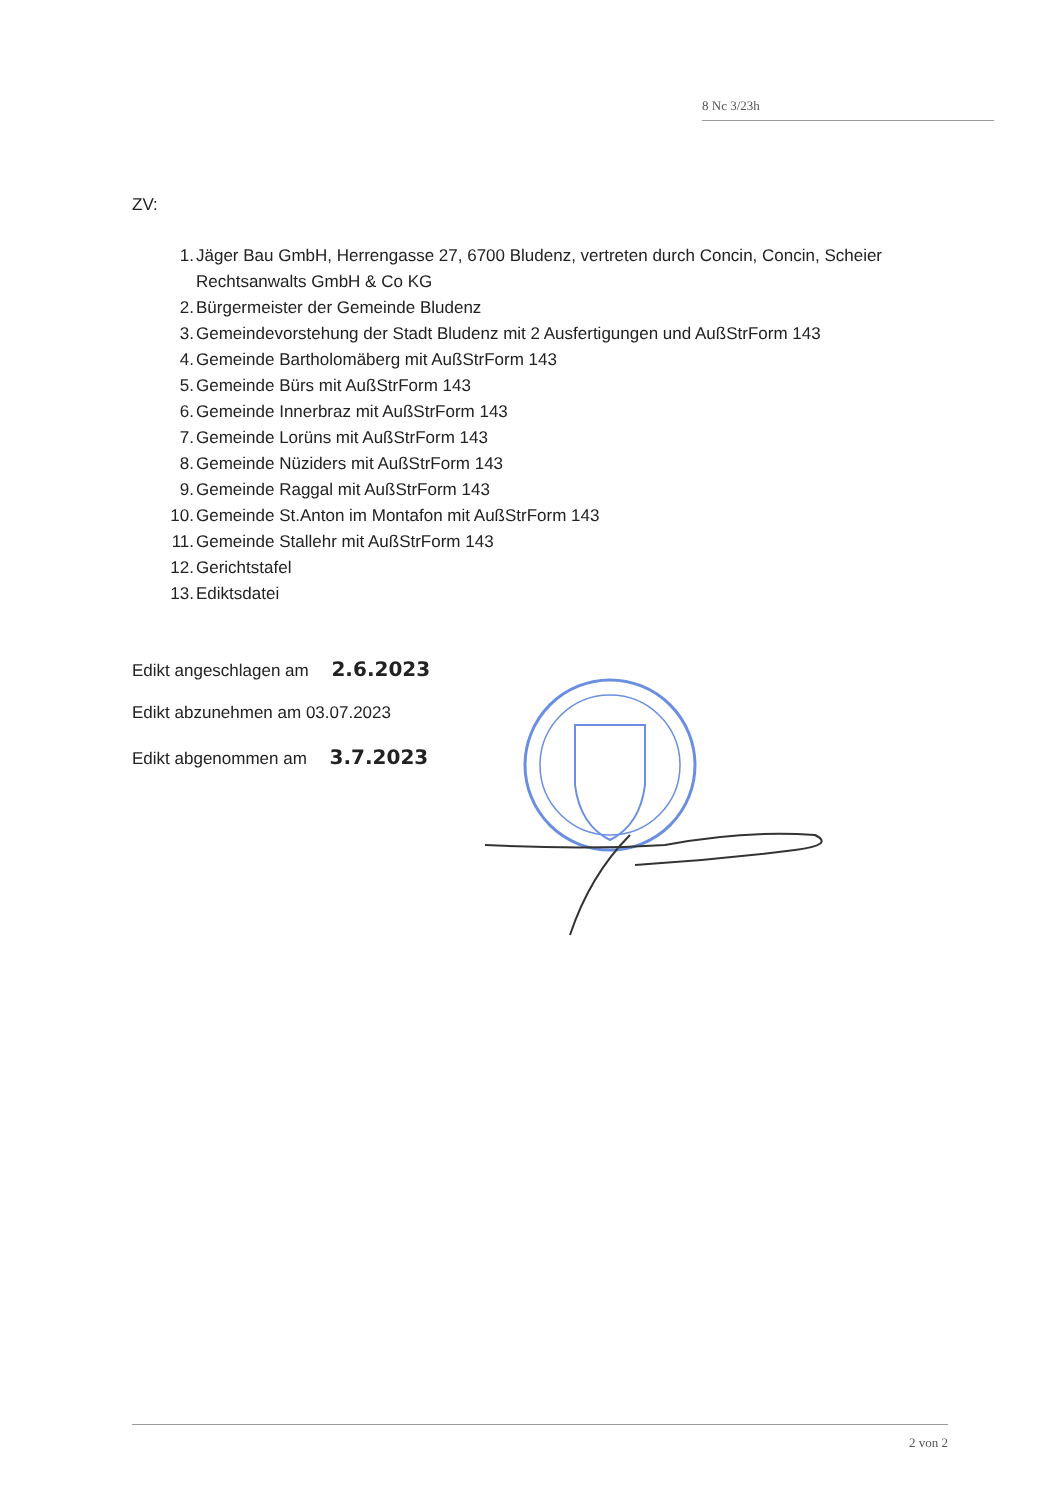8 Nc 3/23h
ZV:
1. Jäger Bau GmbH, Herrengasse 27, 6700 Bludenz, vertreten durch Concin, Concin, Scheier Rechtsanwalts GmbH & Co KG
2. Bürgermeister der Gemeinde Bludenz
3. Gemeindevorstehung der Stadt Bludenz mit 2 Ausfertigungen und AußStrForm 143
4. Gemeinde Bartholomäberg mit AußStrForm 143
5. Gemeinde Bürs mit AußStrForm 143
6. Gemeinde Innerbraz mit AußStrForm 143
7. Gemeinde Lorüns mit AußStrForm 143
8. Gemeinde Nüziders mit AußStrForm 143
9. Gemeinde Raggal mit AußStrForm 143
10. Gemeinde St.Anton im Montafon mit AußStrForm 143
11. Gemeinde Stallehr mit AußStrForm 143
12. Gerichtstafel
13. Ediktsdatei
Edikt angeschlagen am 2.6.2023
Edikt abzunehmen am 03.07.2023
Edikt abgenommen am 3.7.2023
2 von 2